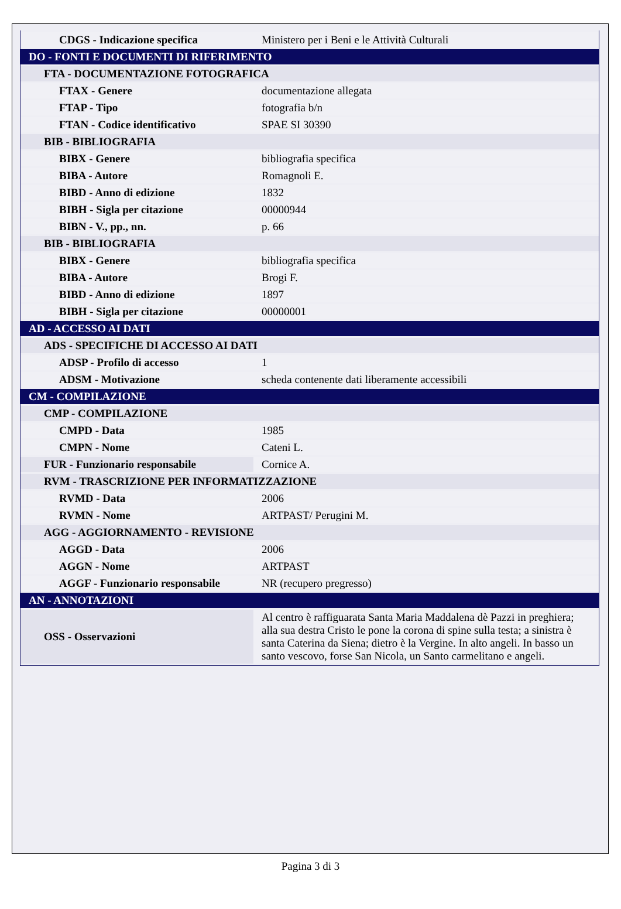| CDGS - Indicazione specifica | Ministero per i Beni e le Attività Culturali |
| DO - FONTI E DOCUMENTI DI RIFERIMENTO | |
| FTA - DOCUMENTAZIONE FOTOGRAFICA | |
| FTAX - Genere | documentazione allegata |
| FTAP - Tipo | fotografia b/n |
| FTAN - Codice identificativo | SPAE SI 30390 |
| BIB - BIBLIOGRAFIA | |
| BIBX - Genere | bibliografia specifica |
| BIBA - Autore | Romagnoli E. |
| BIBD - Anno di edizione | 1832 |
| BIBH - Sigla per citazione | 00000944 |
| BIBN - V., pp., nn. | p. 66 |
| BIB - BIBLIOGRAFIA | |
| BIBX - Genere | bibliografia specifica |
| BIBA - Autore | Brogi F. |
| BIBD - Anno di edizione | 1897 |
| BIBH - Sigla per citazione | 00000001 |
| AD - ACCESSO AI DATI | |
| ADS - SPECIFICHE DI ACCESSO AI DATI | |
| ADSP - Profilo di accesso | 1 |
| ADSM - Motivazione | scheda contenente dati liberamente accessibili |
| CM - COMPILAZIONE | |
| CMP - COMPILAZIONE | |
| CMPD - Data | 1985 |
| CMPN - Nome | Cateni L. |
| FUR - Funzionario responsabile | Cornice A. |
| RVM - TRASCRIZIONE PER INFORMATIZZAZIONE | |
| RVMD - Data | 2006 |
| RVMN - Nome | ARTPAST/ Perugini M. |
| AGG - AGGIORNAMENTO - REVISIONE | |
| AGGD - Data | 2006 |
| AGGN - Nome | ARTPAST |
| AGGF - Funzionario responsabile | NR (recupero pregresso) |
| AN - ANNOTAZIONI | |
| OSS - Osservazioni | Al centro è raffiguarata Santa Maria Maddalena dè Pazzi in preghiera; alla sua destra Cristo le pone la corona di spine sulla testa; a sinistra è santa Caterina da Siena; dietro è la Vergine. In alto angeli. In basso un santo vescovo, forse San Nicola, un Santo carmelitano e angeli. |
Pagina 3 di 3